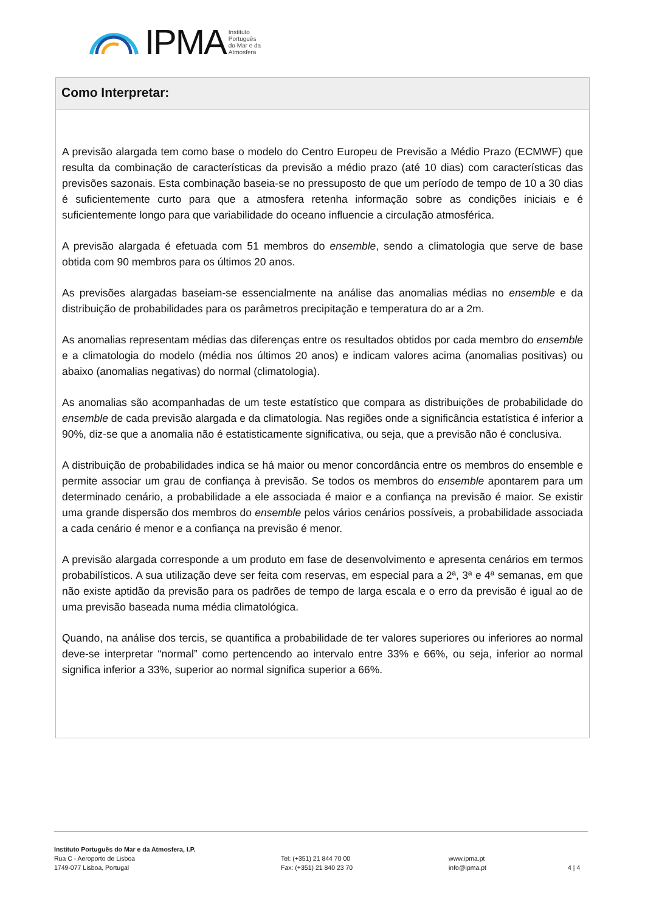IPMA Instituto
Português
do Mar e da
Atmosfera
Como Interpretar:
A previsão alargada tem como base o modelo do Centro Europeu de Previsão a Médio Prazo (ECMWF) que resulta da combinação de características da previsão a médio prazo (até 10 dias) com características das previsões sazonais. Esta combinação baseia-se no pressuposto de que um período de tempo de 10 a 30 dias é suficientemente curto para que a atmosfera retenha informação sobre as condições iniciais e é suficientemente longo para que variabilidade do oceano influencie a circulação atmosférica.
A previsão alargada é efetuada com 51 membros do ensemble, sendo a climatologia que serve de base obtida com 90 membros para os últimos 20 anos.
As previsões alargadas baseiam-se essencialmente na análise das anomalias médias no ensemble e da distribuição de probabilidades para os parâmetros precipitação e temperatura do ar a 2m.
As anomalias representam médias das diferenças entre os resultados obtidos por cada membro do ensemble e a climatologia do modelo (média nos últimos 20 anos) e indicam valores acima (anomalias positivas) ou abaixo (anomalias negativas) do normal (climatologia).
As anomalias são acompanhadas de um teste estatístico que compara as distribuições de probabilidade do ensemble de cada previsão alargada e da climatologia. Nas regiões onde a significância estatística é inferior a 90%, diz-se que a anomalia não é estatisticamente significativa, ou seja, que a previsão não é conclusiva.
A distribuição de probabilidades indica se há maior ou menor concordância entre os membros do ensemble e permite associar um grau de confiança à previsão. Se todos os membros do ensemble apontarem para um determinado cenário, a probabilidade a ele associada é maior e a confiança na previsão é maior. Se existir uma grande dispersão dos membros do ensemble pelos vários cenários possíveis, a probabilidade associada a cada cenário é menor e a confiança na previsão é menor.
A previsão alargada corresponde a um produto em fase de desenvolvimento e apresenta cenários em termos probabilísticos. A sua utilização deve ser feita com reservas, em especial para a 2ª, 3ª e 4ª semanas, em que não existe aptidão da previsão para os padrões de tempo de larga escala e o erro da previsão é igual ao de uma previsão baseada numa média climatológica.
Quando, na análise dos tercis, se quantifica a probabilidade de ter valores superiores ou inferiores ao normal deve-se interpretar “normal” como pertencendo ao intervalo entre 33% e 66%, ou seja, inferior ao normal significa inferior a 33%, superior ao normal significa superior a 66%.
Instituto Português do Mar e da Atmosfera, I.P.
Rua C - Aeroporto de Lisboa
1749-077 Lisboa, Portugal
Tel: (+351) 21 844 70 00
Fax: (+351) 21 840 23 70
www.ipma.pt
info@ipma.pt
4 | 4